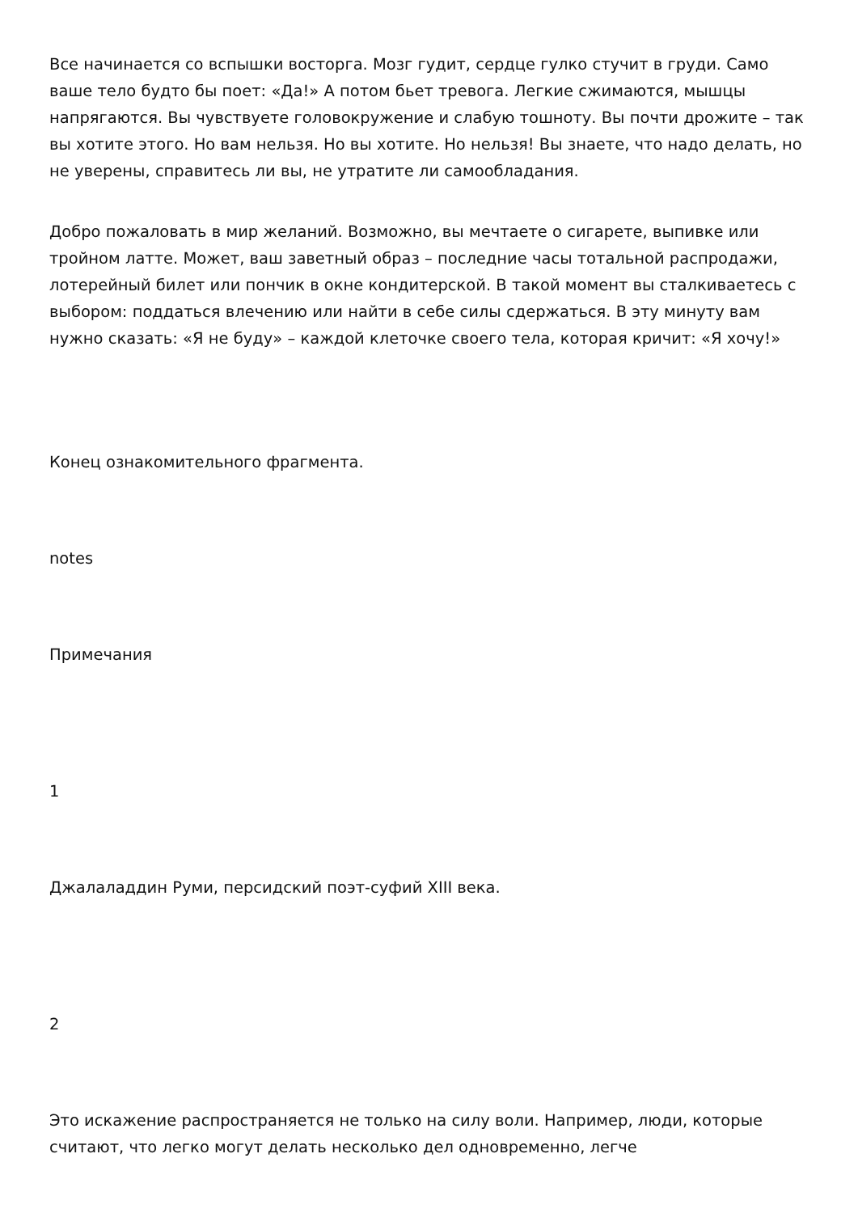Все начинается со вспышки восторга. Мозг гудит, сердце гулко стучит в груди. Само ваше тело будто бы поет: «Да!» А потом бьет тревога. Легкие сжимаются, мышцы напрягаются. Вы чувствуете головокружение и слабую тошноту. Вы почти дрожите – так вы хотите этого. Но вам нельзя. Но вы хотите. Но нельзя! Вы знаете, что надо делать, но не уверены, справитесь ли вы, не утратите ли самообладания.
Добро пожаловать в мир желаний. Возможно, вы мечтаете о сигарете, выпивке или тройном латте. Может, ваш заветный образ – последние часы тотальной распродажи, лотерейный билет или пончик в окне кондитерской. В такой момент вы сталкиваетесь с выбором: поддаться влечению или найти в себе силы сдержаться. В эту минуту вам нужно сказать: «Я не буду» – каждой клеточке своего тела, которая кричит: «Я хочу!»
Конец ознакомительного фрагмента.
notes
Примечания
1
Джалаладдин Руми, персидский поэт-суфий XIII века.
2
Это искажение распространяется не только на силу воли. Например, люди, которые считают, что легко могут делать несколько дел одновременно, легче